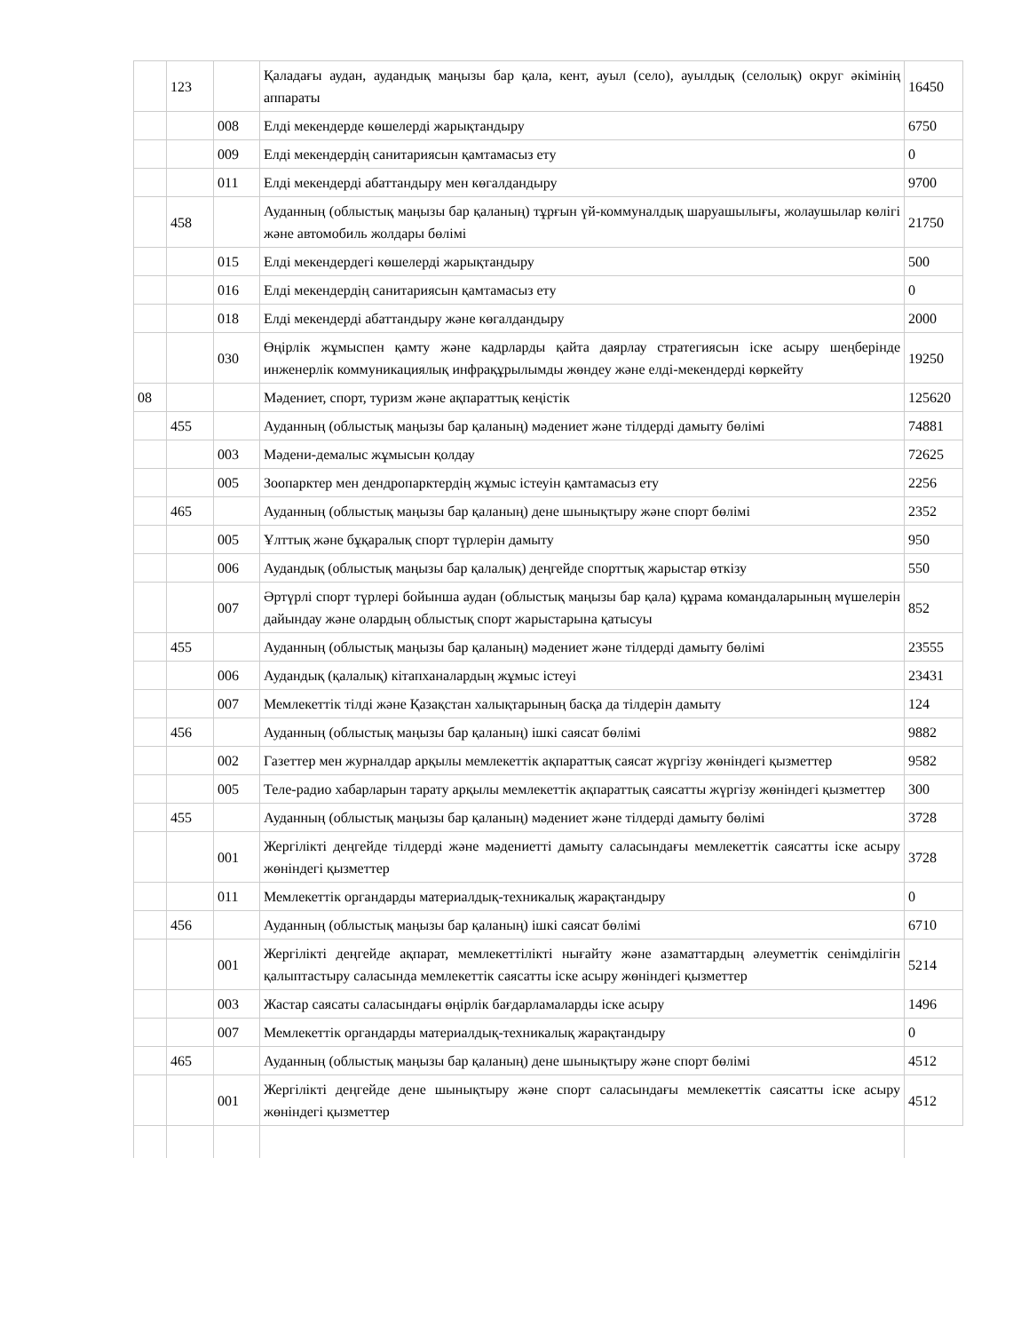| | 123 | | Қаладағы аудан, аудандық маңызы бар қала, кент, ауыл (село), ауылдық (селолық) округ әкімінің аппараты | 16450 |
| | | 008 | Елді мекендерде көшелерді жарықтандыру | 6750 |
| | | 009 | Елді мекендердің санитариясын қамтамасыз ету | 0 |
| | | 011 | Елді мекендерді абаттандыру мен көгалдандыру | 9700 |
| | 458 | | Ауданның (облыстық маңызы бар қаланың) тұрғын үй-коммуналдық шаруашылығы, жолаушылар көлігі және автомобиль жолдары бөлімі | 21750 |
| | | 015 | Елді мекендердегі көшелерді жарықтандыру | 500 |
| | | 016 | Елді мекендердің санитариясын қамтамасыз ету | 0 |
| | | 018 | Елді мекендерді абаттандыру және көгалдандыру | 2000 |
| | | 030 | Өңірлік жұмыспен қамту және кадрларды қайта даярлау стратегиясын іске асыру шеңберінде инженерлік коммуникациялық инфрақұрылымды жөндеу және елді-мекендерді көркейту | 19250 |
| 08 | | | Мәдениет, спорт, туризм және ақпараттық кеңістік | 125620 |
| | 455 | | Ауданның (облыстық маңызы бар қаланың) мәдениет және тілдерді дамыту бөлімі | 74881 |
| | | 003 | Мәдени-демалыс жұмысын қолдау | 72625 |
| | | 005 | Зоопарктер мен дендропарктердің жұмыс істеуін қамтамасыз ету | 2256 |
| | 465 | | Ауданның (облыстық маңызы бар қаланың) дене шынықтыру және спорт бөлімі | 2352 |
| | | 005 | Ұлттық және бұқаралық спорт түрлерін дамыту | 950 |
| | | 006 | Аудандық (облыстық маңызы бар қалалық) деңгейде спорттық жарыстар өткізу | 550 |
| | | 007 | Әртүрлі спорт түрлері бойынша аудан (облыстық маңызы бар қала) құрама командаларының мүшелерін дайындау және олардың облыстық спорт жарыстарына қатысуы | 852 |
| | 455 | | Ауданның (облыстық маңызы бар қаланың) мәдениет және тілдерді дамыту бөлімі | 23555 |
| | | 006 | Аудандық (қалалық) кітапханалардың жұмыс істеуі | 23431 |
| | | 007 | Мемлекеттік тілді және Қазақстан халықтарының басқа да тілдерін дамыту | 124 |
| | 456 | | Ауданның (облыстық маңызы бар қаланың) ішкі саясат бөлімі | 9882 |
| | | 002 | Газеттер мен журналдар арқылы мемлекеттік ақпараттық саясат жүргізу жөніндегі қызметтер | 9582 |
| | | 005 | Теле-радио хабарларын тарату арқылы мемлекеттік ақпараттық саясатты жүргізу жөніндегі қызметтер | 300 |
| | 455 | | Ауданның (облыстық маңызы бар қаланың) мәдениет және тілдерді дамыту бөлімі | 3728 |
| | | 001 | Жергілікті деңгейде тілдерді және мәдениетті дамыту саласындағы мемлекеттік саясатты іске асыру жөніндегі қызметтер | 3728 |
| | | 011 | Мемлекеттік органдарды материалдық-техникалық жарақтандыру | 0 |
| | 456 | | Ауданның (облыстық маңызы бар қаланың) ішкі саясат бөлімі | 6710 |
| | | 001 | Жергілікті деңгейде ақпарат, мемлекеттілікті нығайту және азаматтардың әлеуметтік сенімділігін қалыптастыру саласында мемлекеттік саясатты іске асыру жөніндегі қызметтер | 5214 |
| | | 003 | Жастар саясаты саласындағы өңірлік бағдарламаларды іске асыру | 1496 |
| | | 007 | Мемлекеттік органдарды материалдық-техникалық жарақтандыру | 0 |
| | 465 | | Ауданның (облыстық маңызы бар қаланың) дене шынықтыру және спорт бөлімі | 4512 |
| | | 001 | Жергілікті деңгейде дене шынықтыру және спорт саласындағы мемлекеттік саясатты іске асыру жөніндегі қызметтер | 4512 |